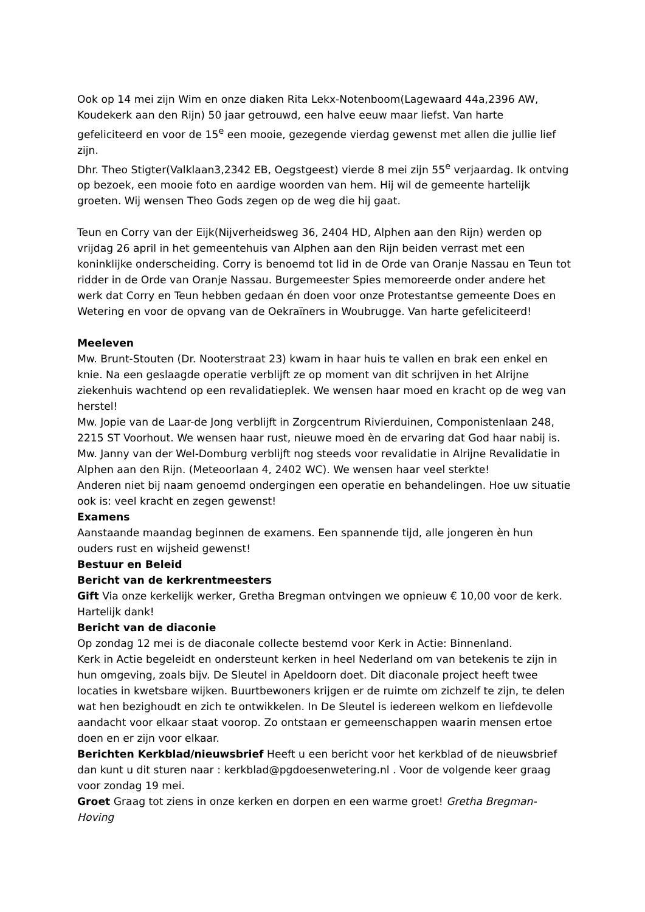Ook op 14 mei zijn Wim en onze diaken Rita Lekx-Notenboom(Lagewaard 44a,2396 AW, Koudekerk aan den Rijn) 50 jaar getrouwd, een halve eeuw maar liefst. Van harte gefeliciteerd en voor de 15<sup>e</sup> een mooie, gezegende vierdag gewenst met allen die jullie lief zijn.
Dhr. Theo Stigter(Valklaan3,2342 EB, Oegstgeest) vierde 8 mei zijn 55<sup>e</sup> verjaardag. Ik ontving op bezoek, een mooie foto en aardige woorden van hem. Hij wil de gemeente hartelijk groeten. Wij wensen Theo Gods zegen op de weg die hij gaat.
Teun en Corry van der Eijk(Nijverheidsweg 36, 2404 HD, Alphen aan den Rijn) werden op vrijdag 26 april in het gemeentehuis van Alphen aan den Rijn beiden verrast met een koninklijke onderscheiding. Corry is benoemd tot lid in de Orde van Oranje Nassau en Teun tot ridder in de Orde van Oranje Nassau. Burgemeester Spies memoreerde onder andere het werk dat Corry en Teun hebben gedaan én doen voor onze Protestantse gemeente Does en Wetering en voor de opvang van de Oekraïners in Woubrugge. Van harte gefeliciteerd!
Meeleven
Mw. Brunt-Stouten (Dr. Nooterstraat 23) kwam in haar huis te vallen en brak een enkel en knie. Na een geslaagde operatie verblijft ze op moment van dit schrijven in het Alrijne ziekenhuis wachtend op een revalidatieplek. We wensen haar moed en kracht op de weg van herstel!
Mw. Jopie van de Laar-de Jong verblijft in Zorgcentrum Rivierduinen, Componistenlaan 248, 2215 ST Voorhout. We wensen haar rust, nieuwe moed èn de ervaring dat God haar nabij is.
Mw. Janny van der Wel-Domburg verblijft nog steeds voor revalidatie in Alrijne Revalidatie in Alphen aan den Rijn. (Meteoorlaan 4, 2402 WC). We wensen haar veel sterkte!
Anderen niet bij naam genoemd ondergingen een operatie en behandelingen. Hoe uw situatie ook is: veel kracht en zegen gewenst!
Examens
Aanstaande maandag beginnen de examens. Een spannende tijd, alle jongeren èn hun ouders rust en wijsheid gewenst!
Bestuur en Beleid
Bericht van de kerkrentmeesters
Gift Via onze kerkelijk werker, Gretha Bregman ontvingen we opnieuw € 10,00 voor de kerk. Hartelijk dank!
Bericht van de diaconie
Op zondag 12 mei is de diaconale collecte bestemd voor Kerk in Actie: Binnenland.
Kerk in Actie begeleidt en ondersteunt kerken in heel Nederland om van betekenis te zijn in hun omgeving, zoals bijv. De Sleutel in Apeldoorn doet. Dit diaconale project heeft twee locaties in kwetsbare wijken. Buurtbewoners krijgen er de ruimte om zichzelf te zijn, te delen wat hen bezighoudt en zich te ontwikkelen. In De Sleutel is iedereen welkom en liefdevolle aandacht voor elkaar staat voorop. Zo ontstaan er gemeenschappen waarin mensen ertoe doen en er zijn voor elkaar.
Berichten Kerkblad/nieuwsbrief Heeft u een bericht voor het kerkblad of de nieuwsbrief dan kunt u dit sturen naar : kerkblad@pgdoesenwetering.nl . Voor de volgende keer graag voor zondag 19 mei.
Groet Graag tot ziens in onze kerken en dorpen en een warme groet! Gretha Bregman-Hoving